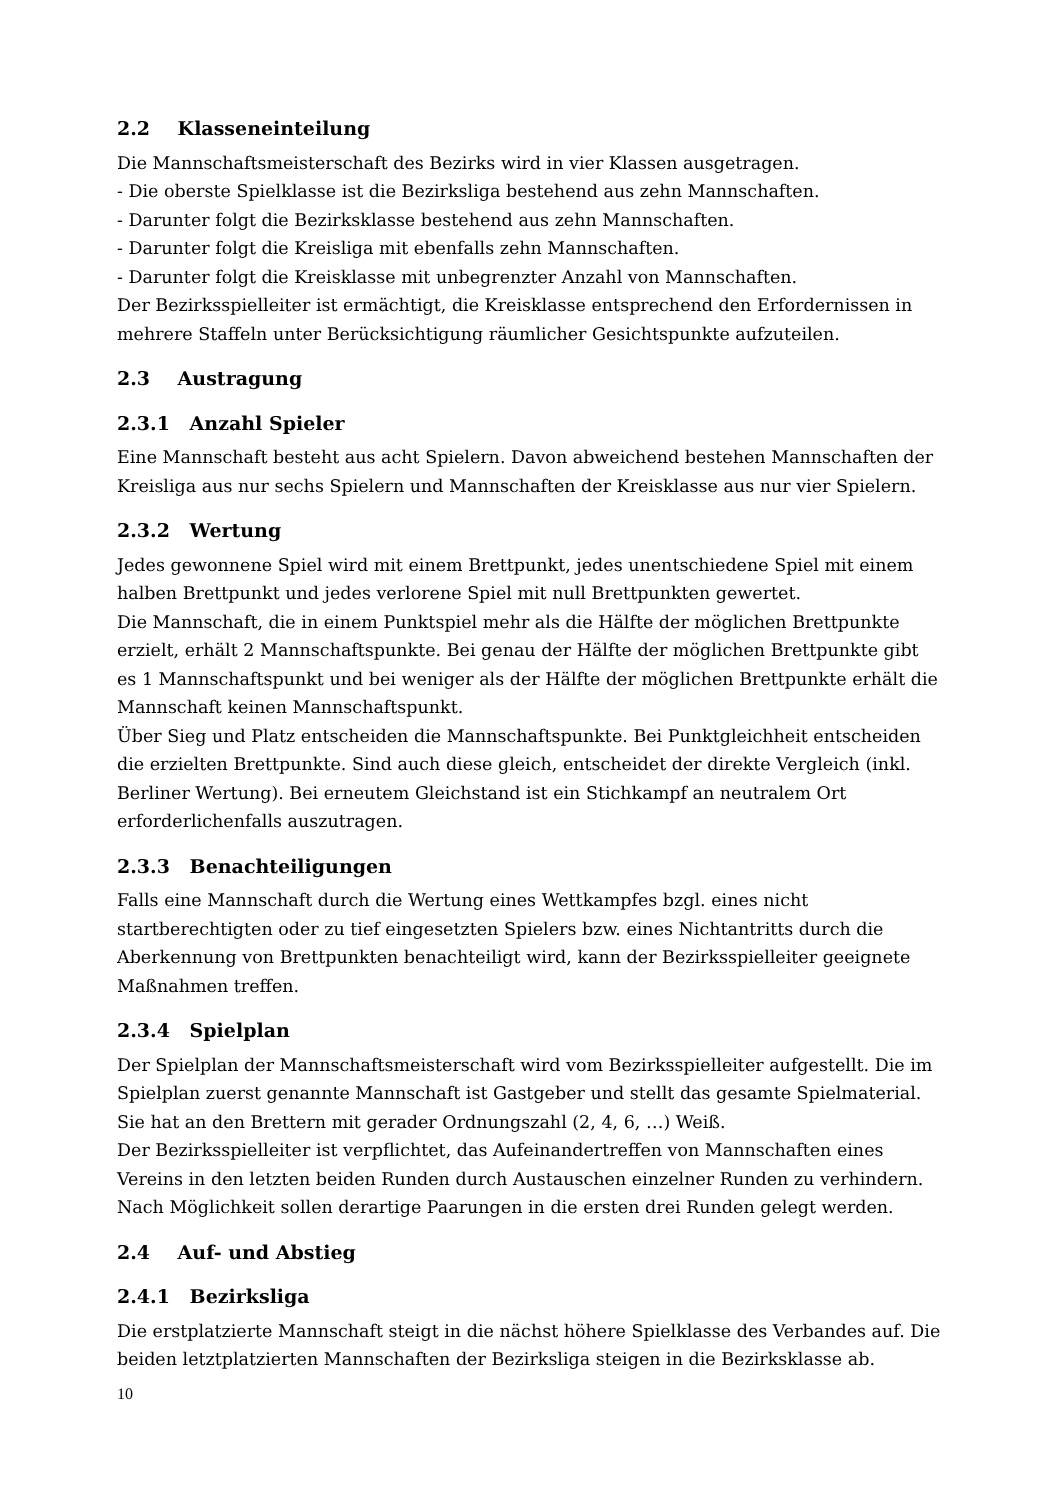2.2 Klasseneinteilung
Die Mannschaftsmeisterschaft des Bezirks wird in vier Klassen ausgetragen.
- Die oberste Spielklasse ist die Bezirksliga bestehend aus zehn Mannschaften.
- Darunter folgt die Bezirksklasse bestehend aus zehn Mannschaften.
- Darunter folgt die Kreisliga mit ebenfalls zehn Mannschaften.
- Darunter folgt die Kreisklasse mit unbegrenzter Anzahl von Mannschaften.
Der Bezirksspielleiter ist ermächtigt, die Kreisklasse entsprechend den Erfordernissen in mehrere Staffeln unter Berücksichtigung räumlicher Gesichtspunkte aufzuteilen.
2.3 Austragung
2.3.1 Anzahl Spieler
Eine Mannschaft besteht aus acht Spielern. Davon abweichend bestehen Mannschaften der Kreisliga aus nur sechs Spielern und Mannschaften der Kreisklasse aus nur vier Spielern.
2.3.2 Wertung
Jedes gewonnene Spiel wird mit einem Brettpunkt, jedes unentschiedene Spiel mit einem halben Brettpunkt und jedes verlorene Spiel mit null Brettpunkten gewertet.
Die Mannschaft, die in einem Punktspiel mehr als die Hälfte der möglichen Brettpunkte erzielt, erhält 2 Mannschaftspunkte. Bei genau der Hälfte der möglichen Brettpunkte gibt es 1 Mannschaftspunkt und bei weniger als der Hälfte der möglichen Brettpunkte erhält die Mannschaft keinen Mannschaftspunkt.
Über Sieg und Platz entscheiden die Mannschaftspunkte. Bei Punktgleichheit entscheiden die erzielten Brettpunkte. Sind auch diese gleich, entscheidet der direkte Vergleich (inkl. Berliner Wertung). Bei erneutem Gleichstand ist ein Stichkampf an neutralem Ort erforderlichenfalls auszutragen.
2.3.3 Benachteiligungen
Falls eine Mannschaft durch die Wertung eines Wettkampfes bzgl. eines nicht startberechtigten oder zu tief eingesetzten Spielers bzw. eines Nichtantritts durch die Aberkennung von Brettpunkten benachteiligt wird, kann der Bezirksspielleiter geeignete Maßnahmen treffen.
2.3.4 Spielplan
Der Spielplan der Mannschaftsmeisterschaft wird vom Bezirksspielleiter aufgestellt. Die im Spielplan zuerst genannte Mannschaft ist Gastgeber und stellt das gesamte Spielmaterial. Sie hat an den Brettern mit gerader Ordnungszahl (2, 4, 6, …) Weiß.
Der Bezirksspielleiter ist verpflichtet, das Aufeinandertreffen von Mannschaften eines Vereins in den letzten beiden Runden durch Austauschen einzelner Runden zu verhindern. Nach Möglichkeit sollen derartige Paarungen in die ersten drei Runden gelegt werden.
2.4 Auf- und Abstieg
2.4.1 Bezirksliga
Die erstplatzierte Mannschaft steigt in die nächst höhere Spielklasse des Verbandes auf. Die beiden letztplatzierten Mannschaften der Bezirksliga steigen in die Bezirksklasse ab.
10